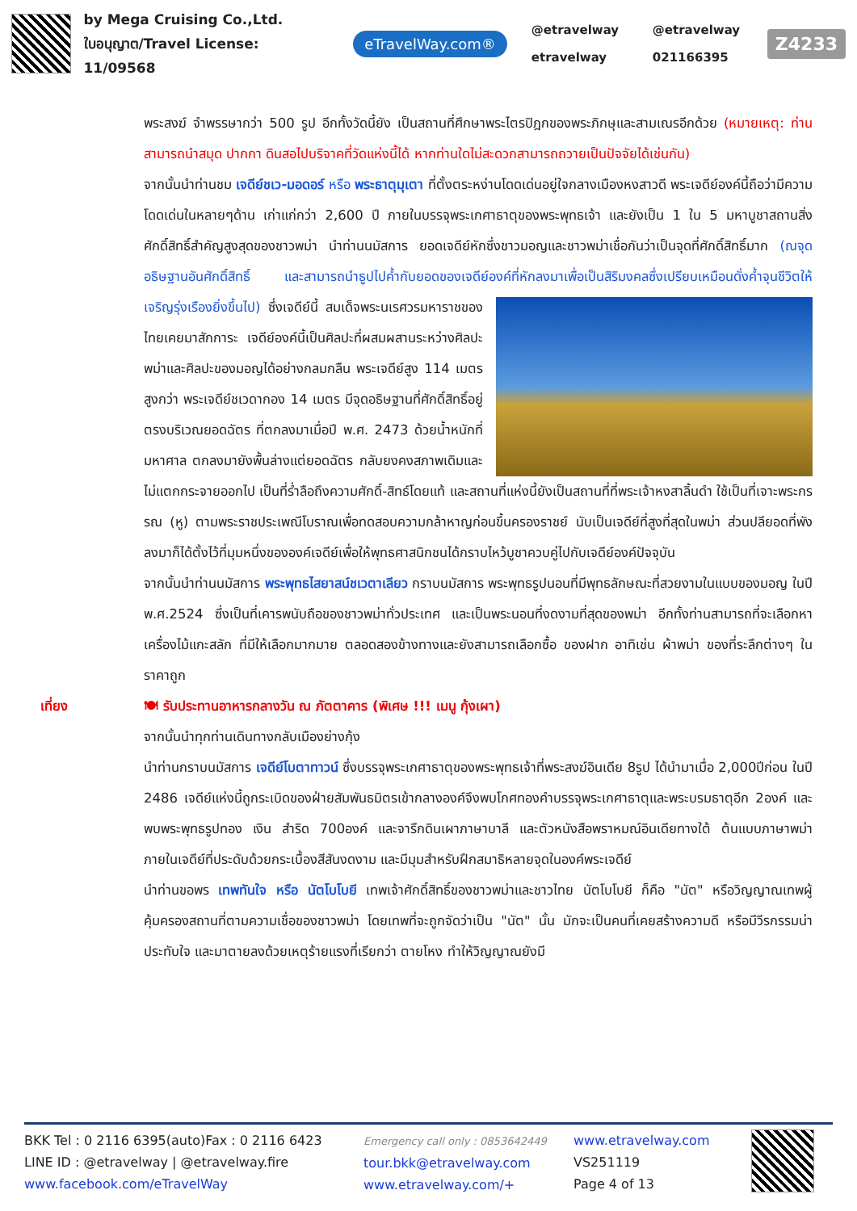by Mega Cruising Co.,Ltd.
ใบอนุญาต/Travel License: 11/09568
eTravelWay.com®
@etravelway @etravelway etravelway 021166395
Z4233
พระสงฆ์ จำพรรษากว่า 500 รูป อีกทั้งวัดนี้ยัง เป็นสถานที่ศึกษาพระไตรปิฎกของพระภิกษุและสามเณรอีกด้วย (หมายเหตุ: ท่านสามารถนำสมุด ปากกา ดินสอไปบริจาคที่วัดแห่งนี้ได้ หากท่านใดไม่สะดวกสามารถถวายเป็นปัจจัยได้เช่นกัน)
จากนั้นนำท่านชม เจดีย์ชเว-มอดอร์ หรือ พระธาตุมุเตา ที่ตั้งตระหง่านโดดเด่นอยู่ใจกลางเมืองหงสาวดี พระเจดีย์องค์นี้ถือว่ามีความโดดเด่นในหลายๆด้าน เก่าแก่กว่า 2,600 ปี ภายในบรรจุพระเกศาธาตุของพระพุทธเจ้า และยังเป็น 1 ใน 5 มหาบูชาสถานสิ่งศักดิ์สิทธิ์สำคัญสูงสุดของชาวพม่า นำท่านนมัสการ ยอดเจดีย์หักซึ่งชาวมอญและชาวพม่าเชื่อกันว่าเป็นจุดที่ศักดิ์สิทธิ์มาก (ณจุดอธิษฐานอันศักดิ์สิทธิ์ และสามารถนำธูปไปค้ำกับยอดของเจดีย์องค์ที่หักลงมาเพื่อเป็นสิริมงคลซึ่งเปรียบเหมือนดั่งค้ำจุนชีวิตให้เจริญรุ่งเรืองยิ่งขึ้นไป) ซึ่งเจดีย์นี้ สมเด็จพระ
นเรศวรมหาราชของไทยเคยมาสักการะ เจดีย์องค์นี้เป็นศิลปะที่ผสมผสานระหว่างศิลปะพม่าและศิลปะของมอญได้อย่างกลมกลืน พระเจดีย์สูง 114 เมตร สูงกว่า พระเจดีย์ชเวดากอง 14 เมตร มีจุดอธิษฐานที่ศักดิ์สิทธิ์อยู่ตรงบริเวณยอดฉัตร ที่ตกลงมาเมื่อปี พ.ศ. 2473 ด้วยน้ำหนักที่มหาศาล ตกลงมายังพื้นล่างแต่ยอดฉัตร กลับยงคงสภาพเดิมและไม่แตกกระจายออกไป เป็นที่ร่ำลือถึงความศักดิ์-สิทธ์โดยแท้ และสถานที่แห่งนี้ยังเป็นสถานที่ที่พระเจ้าหงสาลิ้นดำ ใช้เป็นที่เจาะพระกรรณ (หู) ตามพระราชประเพณีโบราณเพื่อทดสอบความกล้าหาญก่อนขึ้นครองราชย์ นับเป็นเจดีย์ที่สูงที่สุดในพม่า ส่วนปลียอดที่พังลงมาก็ได้ตั้งไว้ที่มุมหนึ่งขององค์เจดีย์เพื่อให้พุทธศาสนิกชนได้กราบไหว้บูชาควบคู่ไปกับเจดีย์องค์ปัจจุบัน
จากนั้นนำท่านนมัสการ พระพุทธไสยาสน์ชเวตาเลียว กราบนมัสการ พระพุทธรูปนอนที่มีพุทธลักษณะที่สวยงามในแบบของมอญ ในปี พ.ศ.2524 ซึ่งเป็นที่เคารพนับถือของชาวพม่าทั่วประเทศ และเป็นพระนอนที่งดงามที่สุดของพม่า อีกทั้งท่านสามารถที่จะเลือกหา เครื่องไม้แกะสลัก ที่มีให้เลือกมากมาย ตลอดสองข้างทางและยังสามารถเลือกซื้อ ของฝาก อาทิเช่น ผ้าพม่า ของที่ระลึกต่างๆ ในราคาถูก
เที่ยง 🍽 รับประทานอาหารกลางวัน ณ ภัตตาคาร (พิเศษ !!! เมนู กุ้งเผา)
จากนั้นนำทุกท่านเดินทางกลับเมืองย่างกุ้ง
นำท่านกราบนมัสการ เจดีย์โบตาทาวน์ ซึ่งบรรจุพระเกศาธาตุของพระพุทธเจ้าที่พระสงฆ์อินเดีย 8รูป ได้นำมาเมื่อ 2,000ปีก่อน ในปี 2486 เจดีย์แห่งนี้ถูกระเบิดของฝ่ายสัมพันธมิตรเข้ากลางองค์จึงพบโกศทองคำบรรจุพระเกศาธาตุและพระบรมธาตุอีก 2องค์ และพบพระพุทธรูปทอง เงิน สำริด 700องค์ และจารึกดินเผาภาษาบาลี และตัวหนังสือพราหมณ์อินเดียทางใต้ ต้นแบบภาษาพม่า ภายในเจดีย์ที่ประดับด้วยกระเบื้องสีสันงดงาม และมีมุมสำหรับฝึกสมาธิหลายจุดในองค์พระเจดีย์
นำท่านขอพร เทพทันใจ หรือ นัตโบโบยี เทพเจ้าศักดิ์สิทธิ์ของชาวพม่าและชาวไทย นัตโบโบยี ก็คือ "นัต" หรือวิญญาณเทพผู้คุ้มครองสถานที่ตามความเชื่อของชาวพม่า โดยเทพที่จะถูกจัดว่าเป็น "นัต" นั้น มักจะเป็นคนที่เคยสร้างความดี หรือมีวีรกรรมน่าประทับใจ และมาตายลงด้วยเหตุร้ายแรงที่เรียกว่า ตายโหง ทำให้วิญญาณยังมี
BKK Tel : 0 2116 6395(auto)Fax : 0 2116 6423
LINE ID : @etravelway | @etravelway.fire
www.facebook.com/eTravelWay
Emergency call only : 0853642449
tour.bkk@etravelway.com
www.etravelway.com/+
www.etravelway.com
VS251119
Page 4 of 13